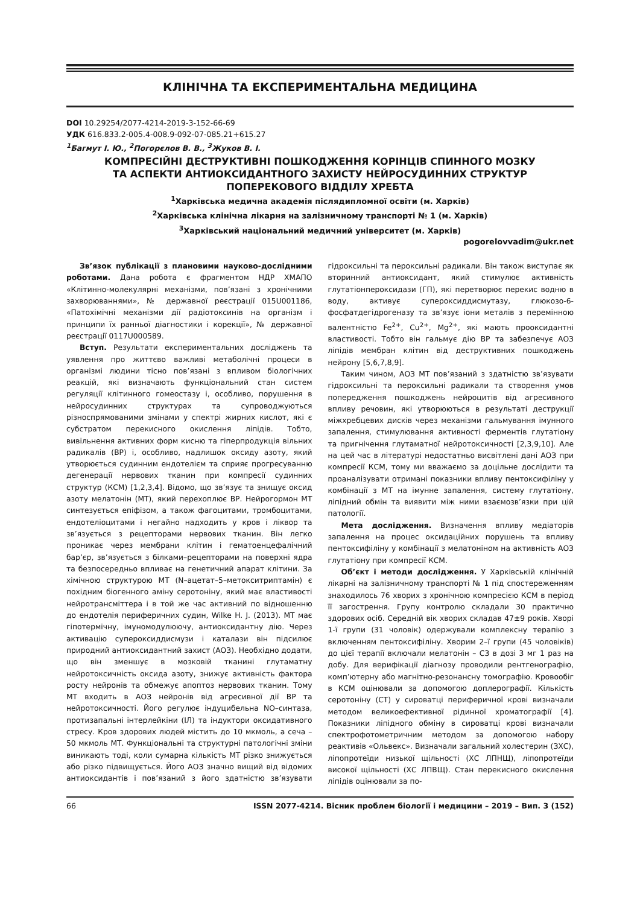КЛІНІЧНА ТА ЕКСПЕРИМЕНТАЛЬНА МЕДИЦИНА
DOI 10.29254/2077-4214-2019-3-152-66-69
УДК 616.833.2-005.4-008.9-092-07-085.21+615.27
<sup>1</sup> Багмут І. Ю., <sup>2</sup>Погорєлов В. В., <sup>3</sup>Жуков В. І.
КОМПРЕСІЙНІ ДЕСТРУКТИВНІ ПОШКОДЖЕННЯ КОРІНЦІВ СПИННОГО МОЗКУ
ТА АСПЕКТИ АНТИОКСИДАНТНОГО ЗАХИСТУ НЕЙРОСУДИННИХ СТРУКТУР
ПОПЕРЕКОВОГО ВІДДІЛУ ХРЕБТА
<sup>1</sup> Харківська медична академія післядипломної освіти (м. Харків)
<sup>2</sup> Харківська клінічна лікарня на залізничному транспорті № 1 (м. Харків)
<sup>3</sup> Харківський національний медичний університет (м. Харків)
pogorelovvadim@ukr.net
Зв’язок публікації з плановими науково-дослідними роботами. Дана робота є фрагментом НДР ХМАПО «Клітинно-молекулярні механізми, пов’язані з хронічними захворюваннями», № державної реєстрації 015U001186, «Патохімічні механізми дії радіотоксинів на організм і принципи їх ранньої діагностики і корекції», № державної реєстрації 0117U000589.
Вступ. Результати експериментальних досліджень та уявлення про життєво важливі метаболічні процеси в організмі людини тісно пов’язані з впливом біологічних реакцій, які визначають функціональний стан систем регуляції клітинного гомеостазу і, особливо, порушення в нейросудинних структурах та супроводжуються різноспрямованими змінами у спектрі жирних кислот, які є субстратом перекисного окислення ліпідів. Тобто, вивільнення активних форм кисню та гіперпродукція вільних радикалів (ВР) і, особливо, надлишок оксиду азоту, який утворюється судинним ендотелієм та сприяє прогресуванню дегенерації нервових тканин при компресії судинних структур (КСМ) [1,2,3,4]. Відомо, що зв’язує та знищує оксид азоту мелатонін (МТ), який перехоплює ВР. Нейрогормон МТ синтезується епіфізом, а також фагоцитами, тромбоцитами, ендотеліоцитами і негайно надходить у кров і ліквор та зв’язується з рецепторами нервових тканин. Він легко проникає через мембрани клітин і гематоенцефалічний бар’єр, зв’язується з білками–рецепторами на поверхні ядра та безпосередньо впливає на генетичний апарат клітини. За хімічною структурою МТ (N–ацетат–5–метокситриптамін) є похідним біогенного аміну серотоніну, який має властивості нейротрансміттера і в той же час активний по відношенню до ендотелія периферичних судин, Wilke H. J. (2013). МТ має гіпотермічну, імуномодулюючу, антиоксидантну дію. Через активацію супероксиддисмузи і каталази він підсилює природний антиоксидантний захист (АОЗ). Необхідно додати, що він зменшує в мозковій тканині глутаматну нейротоксичність оксида азоту, знижує активність фактора росту нейронів та обмежує апоптоз нервових тканин. Тому МТ входить в АОЗ нейронів від агресивної дії ВР та нейротоксичності. Його регулює індуцибельна NO–синтаза, протизапальні інтерлейкіни (ІЛ) та індуктори оксидативного стресу. Кров здорових людей містить до 10 мкмоль, а сеча – 50 мкмоль МТ. Функціональні та структурні патологічні зміни виникають тоді, коли сумарна кількість МТ різко знижується або різко підвищується. Його АОЗ значно вищий від відомих антиоксидантів і пов’язаний з його здатністю зв’язувати гідроксильні та пероксильні радикали. Він також виступає як вторинний антиоксидант, який стимулює активність глутатіонпероксидази (ГП), які перетворює перекис водню в воду, активує супероксиддисмутазу, глюкозо-6-фосфатдегідрогеназу та зв’язує іони металів з перемінною валентністю Fe<sup>2+</sup>, Cu<sup>2+</sup>, Mg<sup>2+</sup>, які мають прооксидантні властивості. Тобто він гальмує дію ВР та забезпечує АОЗ ліпідів мембран клітин від деструктивних пошкоджень нейрону [5,6,7,8,9].
Таким чином, АОЗ МТ пов’язаний з здатністю зв’язувати гідроксильні та пероксильні радикали та створення умов попередження пошкоджень нейроцитів від агресивного впливу речовин, які утворюються в результаті деструкції міжхребцевих дисків через механізми гальмування імунного запалення, стимулювання активності ферментів глутатіону та пригнічення глутаматної нейротоксичності [2,3,9,10]. Але на цей час в літературі недостатньо висвітлені дані АОЗ при компресії КСМ, тому ми вважаємо за доцільне дослідити та проаналізувати отримані показники впливу пентоксифіліну у комбінації з МТ на імунне запалення, систему глутатіону, ліпідний обмін та виявити між ними взаємозв’язки при цій патології.
Мета дослідження. Визначення впливу медіаторів запалення на процес оксидаційних порушень та впливу пентоксифіліну у комбінації з мелатоніном на активність АОЗ глутатіону при компресії КСМ.
Об’єкт і методи дослідження. У Харківській клінічній лікарні на залізничному транспорті № 1 під спостереженням знаходилось 76 хворих з хронічною компресією КСМ в період її загострення. Групу контролю складали 30 практично здорових осіб. Середній вік хворих складав 47±9 років. Хворі 1-ї групи (31 чоловік) одержували комплексну терапію з включенням пентоксифіліну. Хворим 2–ї групи (45 чоловіків) до цієї терапії включали мелатонін – С3 в дозі 3 мг 1 раз на добу. Для верифікації діагнозу проводили рентгенографію, комп’ютерну або магнітно-резонансну томографію. Кровообіг в КСМ оцінювали за допомогою доплерографії. Кількість серотоніну (СТ) у сироватці периферичної крові визначали методом великоефективної рідинної хроматографії [4]. Показники ліпідного обміну в сироватці крові визначали спектрофотометричним методом за допомогою набору реактивів «Ольвекс». Визначали загальний холестерин (ЗХС), ліпопротеїди низької щільності (ХС ЛПНЩ), ліпопротеїди високої щільності (ХС ЛПВЩ). Стан перекисного окислення ліпідів оцінювали за по-
66 ISSN 2077-4214. Вісник проблем біології і медицини – 2019 – Вип. 3 (152)